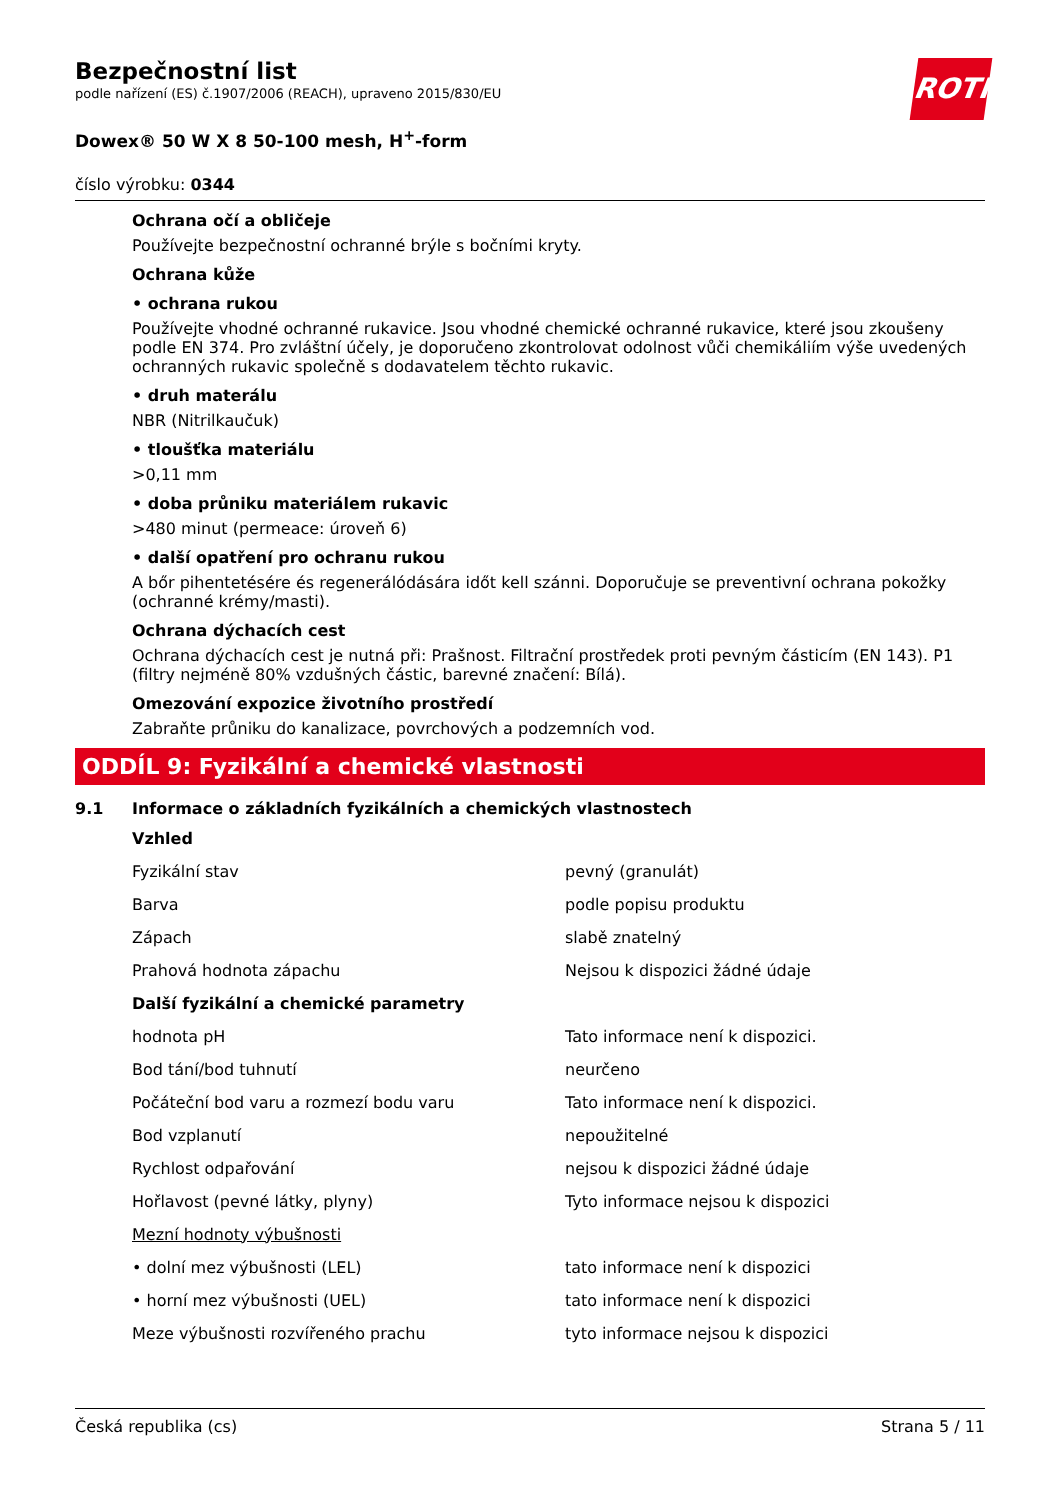ROTH
Bezpečnostní list
podle nařízení (ES) č.1907/2006 (REACH), upraveno 2015/830/EU
Dowex® 50 W X 8 50-100 mesh, H<sup>+</sup>-form
číslo výrobku: 0344
Ochrana očí a obličeje
Používejte bezpečnostní ochranné brýle s bočními kryty.
Ochrana kůže
• ochrana rukou
Používejte vhodné ochranné rukavice. Jsou vhodné chemické ochranné rukavice, které jsou zkoušeny podle EN 374. Pro zvláštní účely, je doporučeno zkontrolovat odolnost vůči chemikáliím výše uvedených ochranných rukavic společně s dodavatelem těchto rukavic.
• druh materálu
NBR (Nitrilkaučuk)
• tloušťka materiálu
>0,11 mm
• doba průniku materiálem rukavic
>480 minut (permeace: úroveň 6)
• další opatření pro ochranu rukou
A bőr pihentetésére és regenerálódására időt kell szánni. Doporučuje se preventivní ochrana pokožky (ochranné krémy/masti).
Ochrana dýchacích cest
Ochrana dýchacích cest je nutná při: Prašnost. Filtrační prostředek proti pevným částicím (EN 143). P1 (filtry nejméně 80% vzdušných částic, barevné značení: Bílá).
Omezování expozice životního prostředí
Zabraňte průniku do kanalizace, povrchových a podzemních vod.
ODDÍL 9: Fyzikální a chemické vlastnosti
9.1 Informace o základních fyzikálních a chemických vlastnostech
| Vzhled | |
| Fyzikální stav | pevný (granulát) |
| Barva | podle popisu produktu |
| Zápach | slabě znatelný |
| Prahová hodnota zápachu | Nejsou k dispozici žádné údaje |
| Další fyzikální a chemické parametry | |
| hodnota pH | Tato informace není k dispozici. |
| Bod tání/bod tuhnutí | neurčeno |
| Počáteční bod varu a rozmezí bodu varu | Tato informace není k dispozici. |
| Bod vzplanutí | nepoužitelné |
| Rychlost odpařování | nejsou k dispozici žádné údaje |
| Hořlavost (pevné látky, plyny) | Tyto informace nejsou k dispozici |
| Mezní hodnoty výbušnosti | |
| • dolní mez výbušnosti (LEL) | tato informace není k dispozici |
| • horní mez výbušnosti (UEL) | tato informace není k dispozici |
| Meze výbušnosti rozvířeného prachu | tyto informace nejsou k dispozici |
Česká republika (cs) Strana 5 / 11